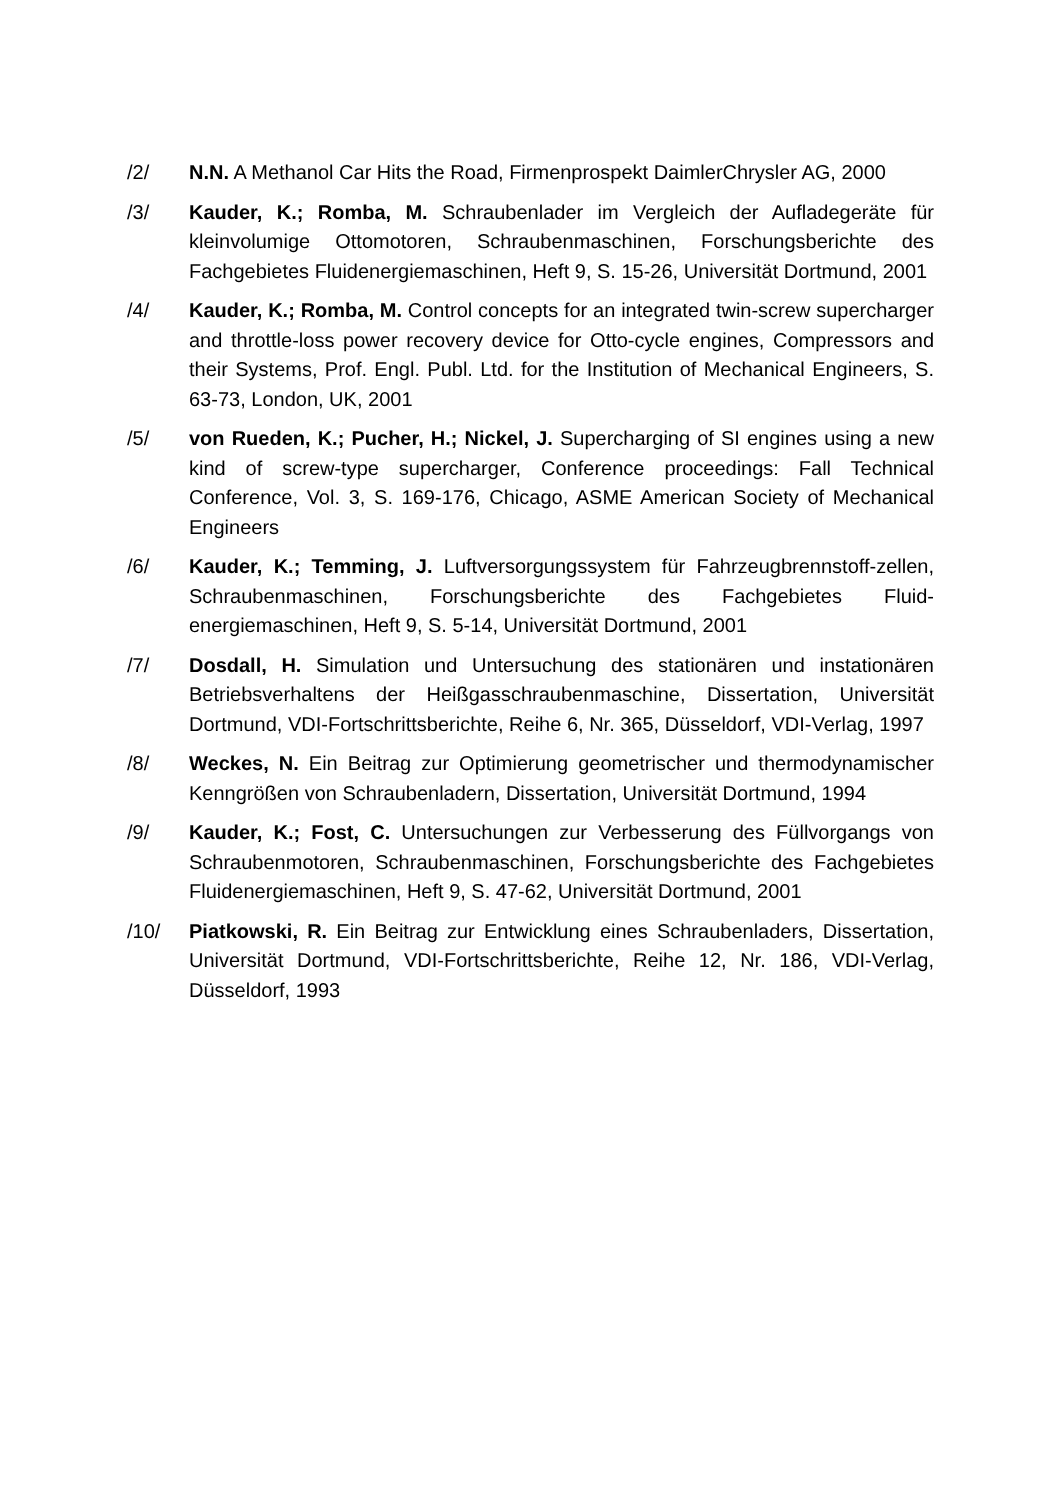/2/ N.N. A Methanol Car Hits the Road, Firmenprospekt DaimlerChrysler AG, 2000
/3/ Kauder, K.; Romba, M. Schraubenlader im Vergleich der Aufladegeräte für kleinvolumige Ottomotoren, Schraubenmaschinen, Forschungsberichte des Fachgebietes Fluidenergiemaschinen, Heft 9, S. 15-26, Universität Dortmund, 2001
/4/ Kauder, K.; Romba, M. Control concepts for an integrated twin-screw supercharger and throttle-loss power recovery device for Otto-cycle engines, Compressors and their Systems, Prof. Engl. Publ. Ltd. for the Institution of Mechanical Engineers, S. 63-73, London, UK, 2001
/5/ von Rueden, K.; Pucher, H.; Nickel, J. Supercharging of SI engines using a new kind of screw-type supercharger, Conference proceedings: Fall Technical Conference, Vol. 3, S. 169-176, Chicago, ASME American Society of Mechanical Engineers
/6/ Kauder, K.; Temming, J. Luftversorgungssystem für Fahrzeugbrennstoff-zellen, Schraubenmaschinen, Forschungsberichte des Fachgebietes Fluid-energiemaschinen, Heft 9, S. 5-14, Universität Dortmund, 2001
/7/ Dosdall, H. Simulation und Untersuchung des stationären und instationären Betriebsverhaltens der Heißgasschraubenmaschine, Dissertation, Universität Dortmund, VDI-Fortschrittsberichte, Reihe 6, Nr. 365, Düsseldorf, VDI-Verlag, 1997
/8/ Weckes, N. Ein Beitrag zur Optimierung geometrischer und thermodynamischer Kenngrößen von Schraubenladern, Dissertation, Universität Dortmund, 1994
/9/ Kauder, K.; Fost, C. Untersuchungen zur Verbesserung des Füllvorgangs von Schraubenmotoren, Schraubenmaschinen, Forschungsberichte des Fachgebietes Fluidenergiemaschinen, Heft 9, S. 47-62, Universität Dortmund, 2001
/10/ Piatkowski, R. Ein Beitrag zur Entwicklung eines Schraubenladers, Dissertation, Universität Dortmund, VDI-Fortschrittsberichte, Reihe 12, Nr. 186, VDI-Verlag, Düsseldorf, 1993